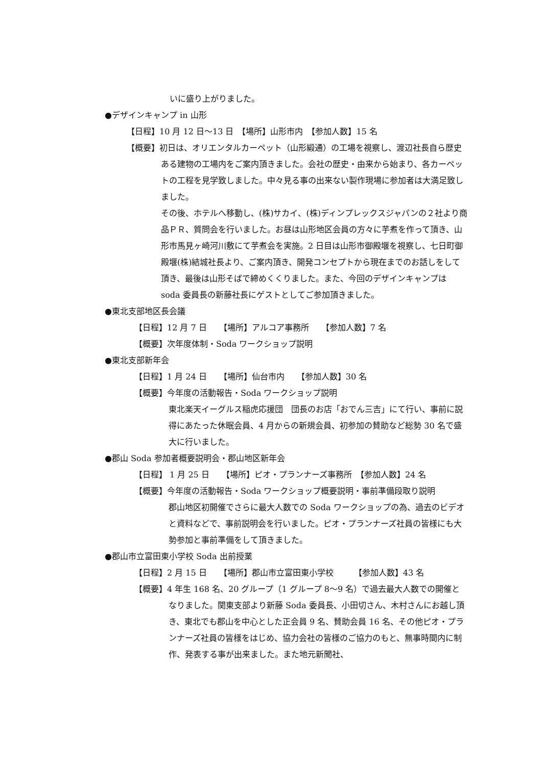いに盛り上がりました。
●デザインキャンプ in 山形
【日程】10 月 12 日～13 日　【場所】山形市内　【参加人数】15 名
【概要】初日は、オリエンタルカーペット（山形緞通）の工場を視察し、渡辺社長自ら歴史ある建物の工場内をご案内頂きました。会社の歴史・由来から始まり、各カーペットの工程を見学致しました。中々見る事の出来ない製作現場に参加者は大満足致しました。
その後、ホテルへ移動し、(株)サカイ、(株)ディンプレックスジャパンの２社より商品ＰＲ、質問会を行いました。お昼は山形地区会員の方々に芋煮を作って頂き、山形市馬見ヶ崎河川敷にて芋煮会を実施。2 日目は山形市御殿堰を視察し、七日町御殿堰(株)結城社長より、ご案内頂き、開発コンセプトから現在までのお話しをして頂き、最後は山形そばで締めくくりました。また、今回のデザインキャンプは soda 委員長の新藤社長にゲストとしてご参加頂きました。
●東北支部地区長会議
【日程】12 月 7 日　　【場所】アルコア事務所　　【参加人数】7 名
【概要】次年度体制・Soda ワークショップ説明
●東北支部新年会
【日程】1 月 24 日　　【場所】仙台市内　　【参加人数】30 名
【概要】今年度の活動報告・Soda ワークショップ説明
東北楽天イーグルス稲虎応援団　団長のお店「おでん三吉」にて行い、事前に説得にあたった休眠会員、4 月からの新規会員、初参加の賛助など総勢 30 名で盛大に行いました。
●郡山 Soda 参加者概要説明会・郡山地区新年会
【日程】 1 月 25 日　　【場所】ピオ・プランナーズ事務所　【参加人数】24 名
【概要】今年度の活動報告・Soda ワークショップ概要説明・事前準備段取り説明
郡山地区初開催でさらに最大人数での Soda ワークショップの為、過去のビデオと資料などで、事前説明会を行いました。ピオ・プランナーズ社員の皆様にも大勢参加と事前準備をして頂きました。
●郡山市立富田東小学校 Soda 出前授業
【日程】2 月 15 日　　【場所】郡山市立富田東小学校　　　【参加人数】43 名
【概要】4 年生 168 名、20 グループ（1 グループ 8～9 名）で過去最大人数での開催となりました。関東支部より新藤 Soda 委員長、小田切さん、木村さんにお越し頂き、東北でも郡山を中心とした正会員 9 名、賛助会員 16 名、その他ピオ・プランナーズ社員の皆様をはじめ、協力会社の皆様のご協力のもと、無事時間内に制作、発表する事が出来ました。また地元新聞社、